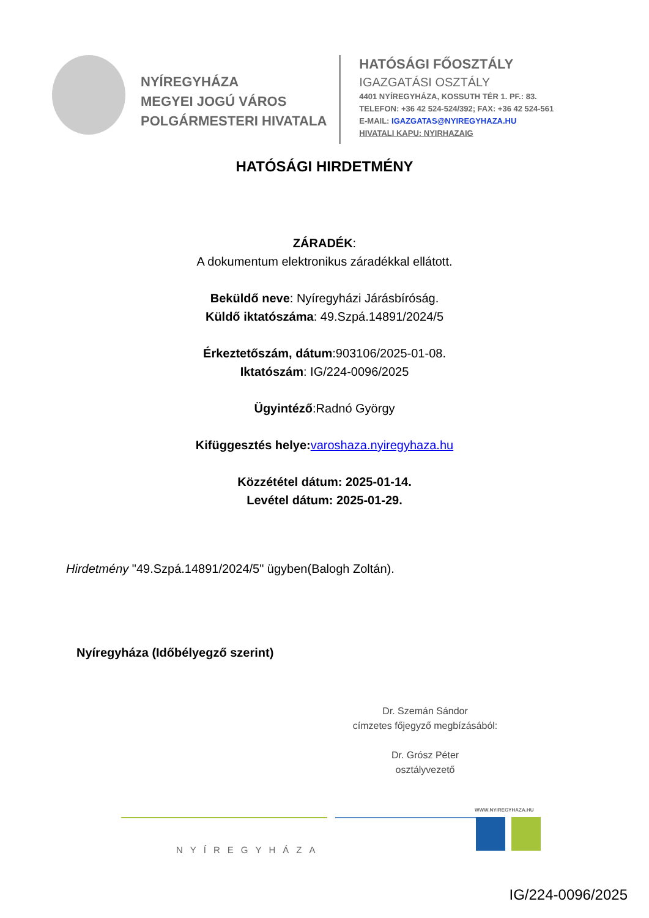NYÍREGYHÁZA
MEGYEI JOGÚ VÁROS
POLGÁRMESTERI HIVATALA
HATÓSÁGI FŐOSZTÁLY
IGAZGATÁSI OSZTÁLY
4401 NYÍREGYHÁZA, KOSSUTH TÉR 1. PF.: 83.
TELEFON: +36 42 524-524/392; FAX: +36 42 524-561
E-MAIL: IGAZGATAS@NYIREGYHAZA.HU
HIVATALI KAPU: NYIRHAZAIG
HATÓSÁGI HIRDETMÉNY
ZÁRADÉK:
A dokumentum elektronikus záradékkal ellátott.
Beküldő neve: Nyíregyházi Járásbíróság.
Küldő iktatószáma: 49.Szpá.14891/2024/5
Érkeztetőszám, dátum:903106/2025-01-08.
Iktatószám: IG/224-0096/2025
Ügyintéző:Radnó György
Kifüggesztés helye: varoshaza.nyiregyhaza.hu
Közzététel dátum: 2025-01-14.
Levétel dátum: 2025-01-29.
Hirdetmény "49.Szpá.14891/2024/5" ügyben(Balogh Zoltán).
Nyíregyháza (Időbélyegző szerint)
Dr. Szemán Sándor
címzetes főjegyző megbízásából:
Dr. Grósz Péter
osztályvezető
NYÍREGYHÁZA
WWW.NYIREGYHAZA.HU
IG/224-0096/2025